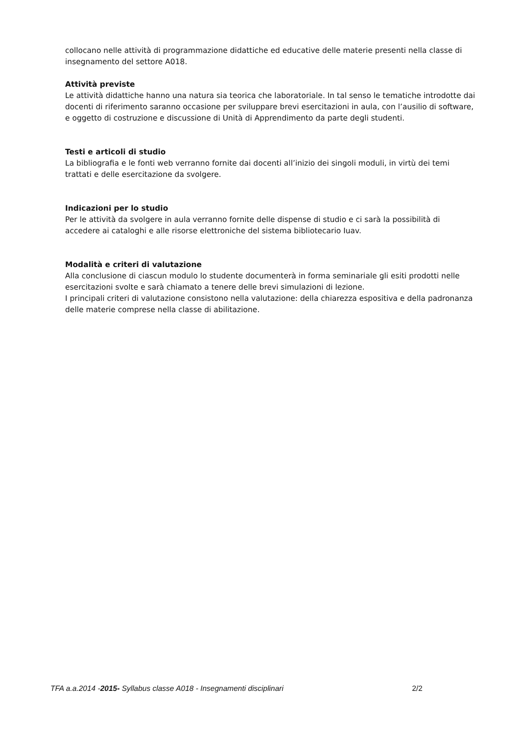collocano nelle attività di programmazione didattiche ed educative delle materie presenti nella classe di insegnamento del settore A018.
Attività previste
Le attività didattiche hanno una natura sia teorica che laboratoriale. In tal senso le tematiche introdotte dai docenti di riferimento saranno occasione per sviluppare brevi esercitazioni in aula, con l’ausilio di software, e oggetto di costruzione e discussione di Unità di Apprendimento da parte degli studenti.
Testi e articoli di studio
La bibliografia e le fonti web verranno fornite dai docenti all’inizio dei singoli moduli, in virtù dei temi trattati e delle esercitazione da svolgere.
Indicazioni per lo studio
Per le attività da svolgere in aula verranno fornite delle dispense di studio e ci sarà la possibilità di accedere ai cataloghi e alle risorse elettroniche del sistema bibliotecario Iuav.
Modalità e criteri di valutazione
Alla conclusione di ciascun modulo lo studente documenterà in forma seminariale gli esiti prodotti nelle esercitazioni svolte e sarà chiamato a tenere delle brevi simulazioni di lezione.
I principali criteri di valutazione consistono nella valutazione: della chiarezza espositiva e della padronanza delle materie comprese nella classe di abilitazione.
TFA a.a.2014 -2015- Syllabus classe A018 - Insegnamenti disciplinari 2/2